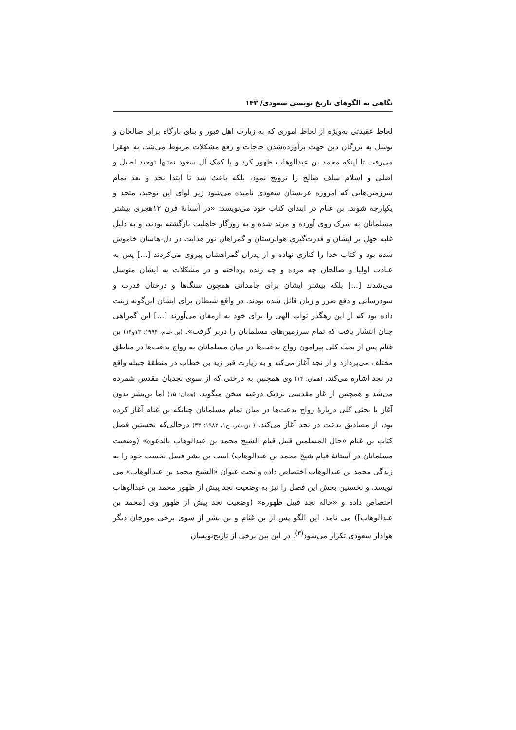نگاهی به الگوهای تاریخ نویسی سعودی/ ۱۴۳
لحاظ عقیدتی به‌ویژه از لحاظ اموری که به زیارت اهل قبور و بنای بارگاه برای صالحان و توسل به بزرگان دین جهت برآورده‌شدن حاجات و رفع مشکلات مربوط می‌شد، به قهقرا می‌رفت تا اینکه محمد بن عبدالوهاب ظهور کرد و با کمک آل سعود نه‌تنها توحید اصیل و اصلی و اسلام سلف صالح را ترویج نمود، بلکه باعث شد تا ابتدا نجد و بعد تمام سرزمین‌هایی که امروزه عربستان سعودی نامیده می‌شود زیر لوای این توحید، متحد و یکپارچه شوند. بن غنام در ابتدای کتاب خود می‌نویسد: «در آستانهٔ قرن ۱۲هجری بیشتر مسلمانان به شرک روی آورده و مرتد شده و به روزگار جاهلیت بازگشته بودند، و به دلیل غلبه جهل بر ایشان و قدرت‌گیری هواپرستان و گمراهان نور هدایت در دل-هاشان خاموش شده بود و کتاب خدا را کناری نهاده و از پدران گمراهشان پیروی می‌کردند [...] پس به عبادت اولیا و صالحان چه مرده و چه زنده پرداخته و در مشکلات به ایشان متوسل می‌شدند [...] بلکه بیشتر ایشان برای جامداتی همچون سنگ‌ها و درختان قدرت و سودرسانی و دفع ضرر و زیان قائل شده بودند. در واقع شیطان برای ایشان این‌گونه زینت داده بود که از این رهگذر ثواب الهی را برای خود به ارمغان می‌آورند [...] این گمراهی چنان انتشار یافت که تمام سرزمین‌های مسلمانان را دربر گرفت». (بن غنام، ۱۹۹۴: ۱۳و۱۴) بن غنام پس از بحث کلی پیرامون رواج بدعت‌ها در میان مسلمانان به رواج بدعت‌ها در مناطق مختلف می‌پردازد و از نجد آغاز می‌کند و به زیارت قبر زید بن خطاب در منطقهٔ جبیله واقع در نجد اشاره می‌کند، (همان: ۱۴) وی همچنین به درختی که از سوی نجدیان مقدس شمرده می‌شد و همچنین از غار مقدسی نزدیک درعیه سخن میگوید. (همان: ۱۵) اما بن‌بشر بدون آغاز با بحثی کلی دربارهٔ رواج بدعت‌ها در میان تمام مسلمانان چنانکه بن غنام آغاز کرده بود، از مصادیق بدعت در نجد آغاز می‌کند. ( بن‌بشر، ج۱، ۱۹۸۲: ۳۴) درحالی‌که نخستین فصل کتاب بن غنام «حال المسلمین قبیل قیام الشیخ محمد بن عبدالوهاب بالدعوه» (وضعیت مسلمانان در آستانهٔ قیام شیخ محمد بن عبدالوهاب) است بن بشر فصل نخست خود را به زندگی محمد بن عبدالوهاب اختصاص داده و تحت عنوان «الشیخ محمد بن عبدالوهاب» می نویسد، و نخستین بخش این فصل را نیز به وضعیت نجد پیش از ظهور محمد بن عبدالوهاب اختصاص داده و «حاله نجد قبیل ظهوره» (وضعیت نجد پیش از ظهور وی [محمد بن عبدالوهاب]) می نامد. این الگو پس از بن غنام و بن بشر از سوی برخی مورخان دیگر هوادار سعودی تکرار می‌شود<sup>(۳)</sup>. در این بین برخی از تاریخ‌نویسان